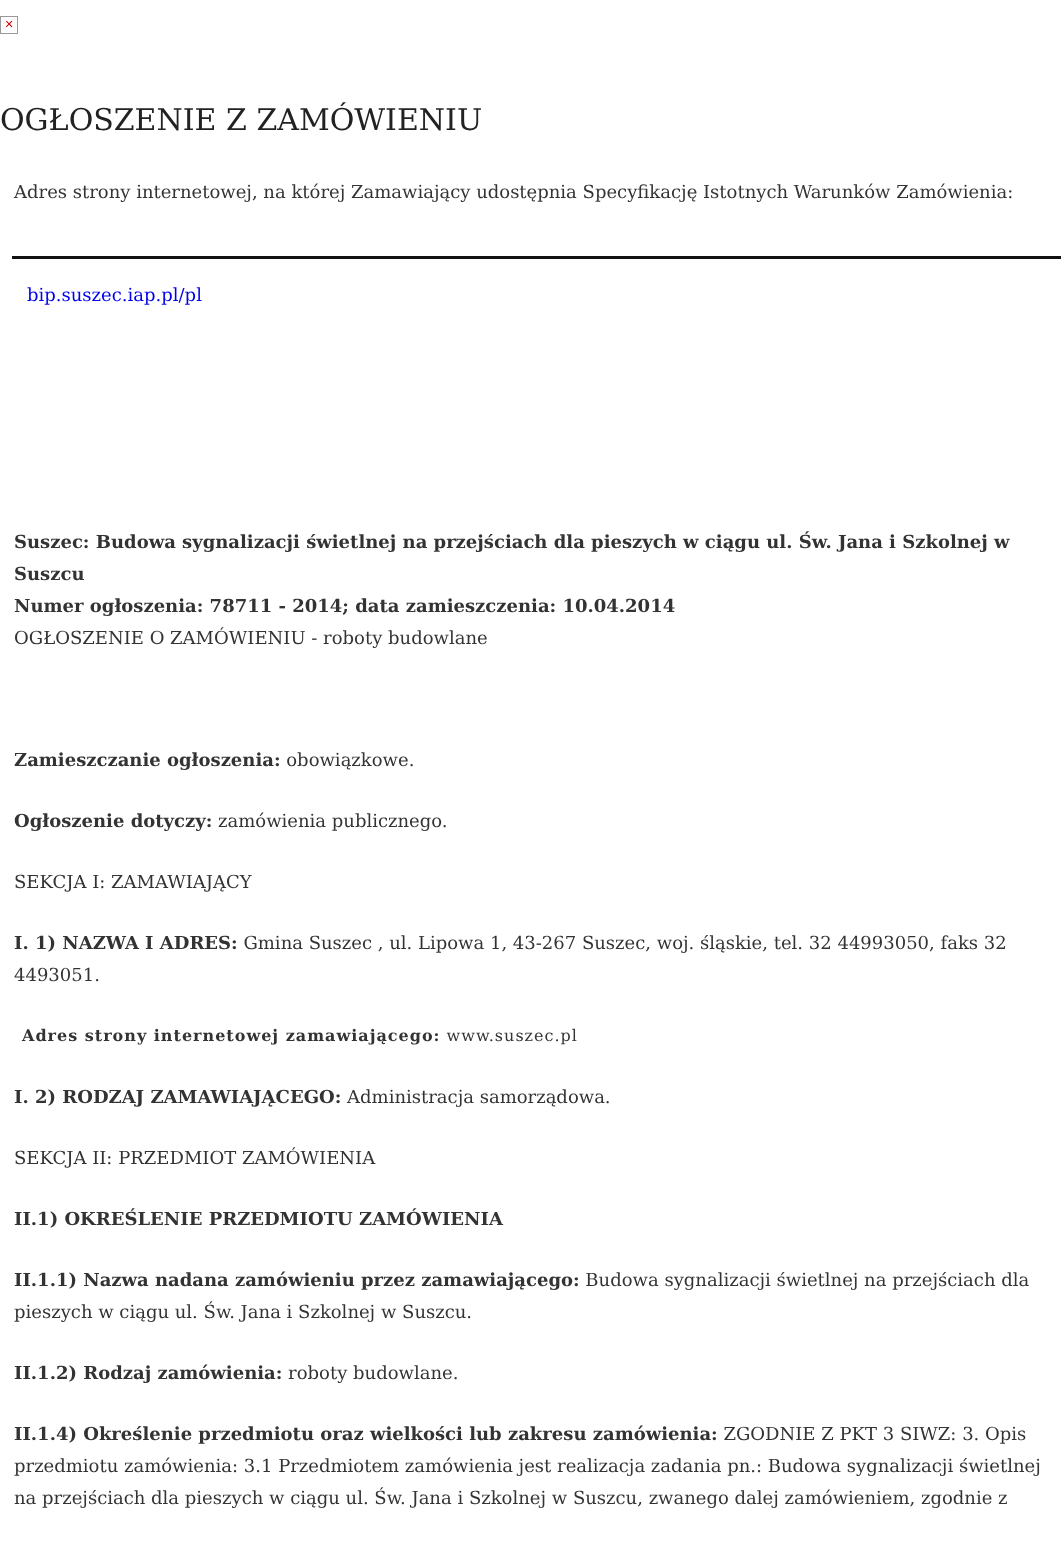✕
OGŁOSZENIE Z ZAMÓWIENIU
Adres strony internetowej, na której Zamawiający udostępnia Specyfikację Istotnych Warunków Zamówienia:
bip.suszec.iap.pl/pl
Suszec: Budowa sygnalizacji świetlnej na przejściach dla pieszych w ciągu ul. Św. Jana i Szkolnej w Suszcu
Numer ogłoszenia: 78711 - 2014; data zamieszczenia: 10.04.2014
OGŁOSZENIE O ZAMÓWIENIU - roboty budowlane
Zamieszczanie ogłoszenia: obowiązkowe.
Ogłoszenie dotyczy: zamówienia publicznego.
SEKCJA I: ZAMAWIAJĄCY
I. 1) NAZWA I ADRES: Gmina Suszec , ul. Lipowa 1, 43-267 Suszec, woj. śląskie, tel. 32 44993050, faks 32 4493051.
Adres strony internetowej zamawiającego: www.suszec.pl
I. 2) RODZAJ ZAMAWIAJĄCEGO: Administracja samorządowa.
SEKCJA II: PRZEDMIOT ZAMÓWIENIA
II.1) OKREŚLENIE PRZEDMIOTU ZAMÓWIENIA
II.1.1) Nazwa nadana zamówieniu przez zamawiającego: Budowa sygnalizacji świetlnej na przejściach dla pieszych w ciągu ul. Św. Jana i Szkolnej w Suszcu.
II.1.2) Rodzaj zamówienia: roboty budowlane.
II.1.4) Określenie przedmiotu oraz wielkości lub zakresu zamówienia: ZGODNIE Z PKT 3 SIWZ: 3. Opis przedmiotu zamówienia: 3.1 Przedmiotem zamówienia jest realizacja zadania pn.: Budowa sygnalizacji świetlnej na przejściach dla pieszych w ciągu ul. Św. Jana i Szkolnej w Suszcu, zwanego dalej zamówieniem, zgodnie z